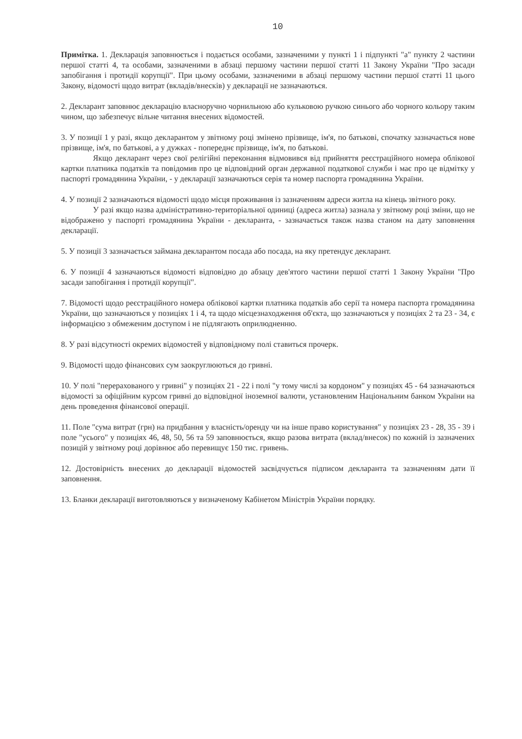10
Примітка. 1. Декларація заповнюється і подається особами, зазначеними у пункті 1 і підпункті "а" пункту 2 частини першої статті 4, та особами, зазначеними в абзаці першому частини першої статті 11 Закону України "Про засади запобігання і протидії корупції". При цьому особами, зазначеними в абзаці першому частини першої статті 11 цього Закону, відомості щодо витрат (вкладів/внесків) у декларації не зазначаються.
2. Декларант заповнює декларацію власноручно чорнильною або кульковою ручкою синього або чорного кольору таким чином, що забезпечує вільне читання внесених відомостей.
3. У позиції 1 у разі, якщо декларантом у звітному році змінено прізвище, ім'я, по батькові, спочатку зазначається нове прізвище, ім'я, по батькові, а у дужках - попереднє прізвище, ім'я, по батькові.
Якщо декларант через свої релігійні переконання відмовився від прийняття реєстраційного номера облікової картки платника податків та повідомив про це відповідний орган державної податкової служби і має про це відмітку у паспорті громадянина України, - у декларації зазначаються серія та номер паспорта громадянина України.
4. У позиції 2 зазначаються відомості щодо місця проживання із зазначенням адреси житла на кінець звітного року.
У разі якщо назва адміністративно-територіальної одиниці (адреса житла) зазнала у звітному році зміни, що не відображено у паспорті громадянина України - декларанта, - зазначається також назва станом на дату заповнення декларації.
5. У позиції 3 зазначається займана декларантом посада або посада, на яку претендує декларант.
6. У позиції 4 зазначаються відомості відповідно до абзацу дев'ятого частини першої статті 1 Закону України "Про засади запобігання і протидії корупції".
7. Відомості щодо реєстраційного номера облікової картки платника податків або серії та номера паспорта громадянина України, що зазначаються у позиціях 1 і 4, та щодо місцезнаходження об'єкта, що зазначаються у позиціях 2 та 23 - 34, є інформацією з обмеженим доступом і не підлягають оприлюдненню.
8. У разі відсутності окремих відомостей у відповідному полі ставиться прочерк.
9. Відомості щодо фінансових сум заокруглюються до гривні.
10. У полі "перерахованого у гривні" у позиціях 21 - 22 і полі "у тому числі за кордоном" у позиціях 45 - 64 зазначаються відомості за офіційним курсом гривні до відповідної іноземної валюти, установленим Національним банком України на день проведення фінансової операції.
11. Поле "сума витрат (грн) на придбання у власність/оренду чи на інше право користування" у позиціях 23 - 28, 35 - 39 і поле "усього" у позиціях 46, 48, 50, 56 та 59 заповнюється, якщо разова витрата (вклад/внесок) по кожній із зазначених позицій у звітному році дорівнює або перевищує 150 тис. гривень.
12. Достовірність внесених до декларації відомостей засвідчується підписом декларанта та зазначенням дати її заповнення.
13. Бланки декларації виготовляються у визначеному Кабінетом Міністрів України порядку.